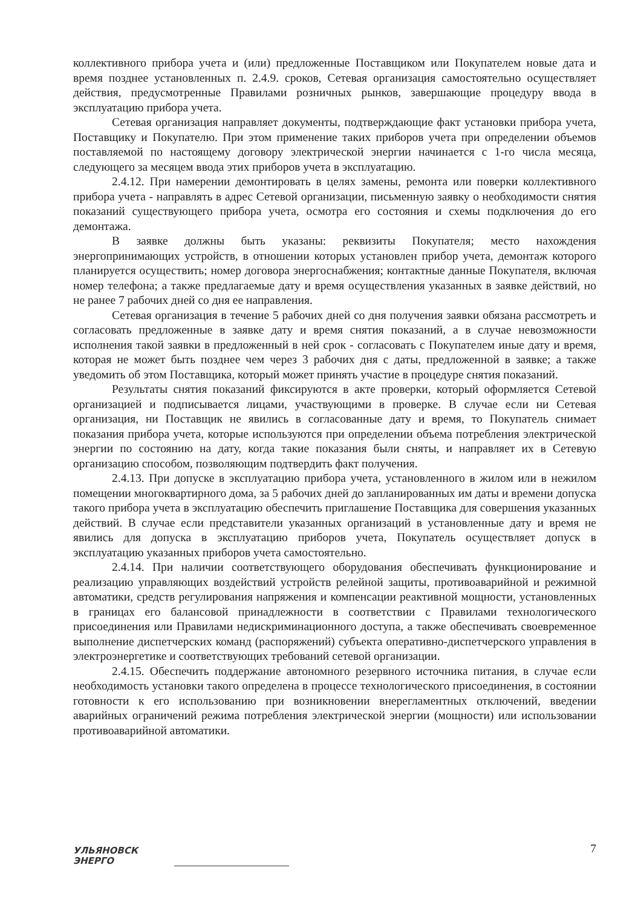коллективного прибора учета и (или) предложенные Поставщиком или Покупателем новые дата и время позднее установленных п. 2.4.9. сроков, Сетевая организация самостоятельно осуществляет действия, предусмотренные Правилами розничных рынков, завершающие процедуру ввода в эксплуатацию прибора учета.
Сетевая организация направляет документы, подтверждающие факт установки прибора учета, Поставщику и Покупателю. При этом применение таких приборов учета при определении объемов поставляемой по настоящему договору электрической энергии начинается с 1-го числа месяца, следующего за месяцем ввода этих приборов учета в эксплуатацию.
2.4.12. При намерении демонтировать в целях замены, ремонта или поверки коллективного прибора учета - направлять в адрес Сетевой организации, письменную заявку о необходимости снятия показаний существующего прибора учета, осмотра его состояния и схемы подключения до его демонтажа.
В заявке должны быть указаны: реквизиты Покупателя; место нахождения энергопринимающих устройств, в отношении которых установлен прибор учета, демонтаж которого планируется осуществить; номер договора энергоснабжения; контактные данные Покупателя, включая номер телефона; а также предлагаемые дату и время осуществления указанных в заявке действий, но не ранее 7 рабочих дней со дня ее направления.
Сетевая организация в течение 5 рабочих дней со дня получения заявки обязана рассмотреть и согласовать предложенные в заявке дату и время снятия показаний, а в случае невозможности исполнения такой заявки в предложенный в ней срок - согласовать с Покупателем иные дату и время, которая не может быть позднее чем через 3 рабочих дня с даты, предложенной в заявке; а также уведомить об этом Поставщика, который может принять участие в процедуре снятия показаний.
Результаты снятия показаний фиксируются в акте проверки, который оформляется Сетевой организацией и подписывается лицами, участвующими в проверке. В случае если ни Сетевая организация, ни Поставщик не явились в согласованные дату и время, то Покупатель снимает показания прибора учета, которые используются при определении объема потребления электрической энергии по состоянию на дату, когда такие показания были сняты, и направляет их в Сетевую организацию способом, позволяющим подтвердить факт получения.
2.4.13. При допуске в эксплуатацию прибора учета, установленного в жилом или в нежилом помещении многоквартирного дома, за 5 рабочих дней до запланированных им даты и времени допуска такого прибора учета в эксплуатацию обеспечить приглашение Поставщика для совершения указанных действий. В случае если представители указанных организаций в установленные дату и время не явились для допуска в эксплуатацию приборов учета, Покупатель осуществляет допуск в эксплуатацию указанных приборов учета самостоятельно.
2.4.14. При наличии соответствующего оборудования обеспечивать функционирование и реализацию управляющих воздействий устройств релейной защиты, противоаварийной и режимной автоматики, средств регулирования напряжения и компенсации реактивной мощности, установленных в границах его балансовой принадлежности в соответствии с Правилами технологического присоединения или Правилами недискриминационного доступа, а также обеспечивать своевременное выполнение диспетчерских команд (распоряжений) субъекта оперативно-диспетчерского управления в электроэнергетике и соответствующих требований сетевой организации.
2.4.15. Обеспечить поддержание автономного резервного источника питания, в случае если необходимость установки такого определена в процессе технологического присоединения, в состоянии готовности к его использованию при возникновении внерегламентных отключений, введении аварийных ограничений режима потребления электрической энергии (мощности) или использовании противоаварийной автоматики.
УЛЬЯНОВСК
ЭНЕРГО
7